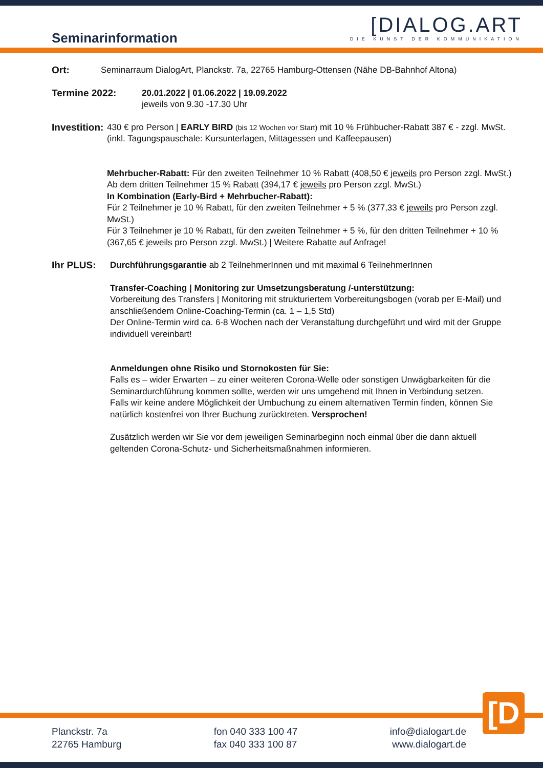Seminarinformation
[DIALOG.ART
DIE KUNST DER KOMMUNIKATION
Ort: Seminarraum DialogArt, Planckstr. 7a, 22765 Hamburg-Ottensen (Nähe DB-Bahnhof Altona)
Termine 2022: 20.01.2022 | 01.06.2022 | 19.09.2022
jeweils von 9.30 -17.30 Uhr
Investition:
430 € pro Person | EARLY BIRD (bis 12 Wochen vor Start) mit 10 % Frühbucher-Rabatt 387 € - zzgl. MwSt.
(inkl. Tagungspauschale: Kursunterlagen, Mittagessen und Kaffeepausen)
Mehrbucher-Rabatt: Für den zweiten Teilnehmer 10 % Rabatt (408,50 € jeweils pro Person zzgl. MwSt.)
Ab dem dritten Teilnehmer 15 % Rabatt (394,17 € jeweils pro Person zzgl. MwSt.)
In Kombination (Early-Bird + Mehrbucher-Rabatt):
Für 2 Teilnehmer je 10 % Rabatt, für den zweiten Teilnehmer + 5 % (377,33 € jeweils pro Person zzgl. MwSt.)
Für 3 Teilnehmer je 10 % Rabatt, für den zweiten Teilnehmer + 5 %, für den dritten Teilnehmer + 10 %
(367,65 € jeweils pro Person zzgl. MwSt.) | Weitere Rabatte auf Anfrage!
Ihr PLUS: Durchführungsgarantie ab 2 TeilnehmerInnen und mit maximal 6 TeilnehmerInnen
Transfer-Coaching | Monitoring zur Umsetzungsberatung /-unterstützung:
Vorbereitung des Transfers | Monitoring mit strukturiertem Vorbereitungsbogen (vorab per E-Mail) und anschließendem Online-Coaching-Termin (ca. 1 – 1,5 Std)
Der Online-Termin wird ca. 6-8 Wochen nach der Veranstaltung durchgeführt und wird mit der Gruppe individuell vereinbart!
Anmeldungen ohne Risiko und Stornokosten für Sie:
Falls es – wider Erwarten – zu einer weiteren Corona-Welle oder sonstigen Unwägbarkeiten für die Seminardurchführung kommen sollte, werden wir uns umgehend mit Ihnen in Verbindung setzen.
Falls wir keine andere Möglichkeit der Umbuchung zu einem alternativen Termin finden, können Sie natürlich kostenfrei von Ihrer Buchung zurücktreten. Versprochen!
Zusätzlich werden wir Sie vor dem jeweiligen Seminarbeginn noch einmal über die dann aktuell geltenden Corona-Schutz- und Sicherheitsmaßnahmen informieren.
[D
Planckstr. 7a
22765 Hamburg
fon 040 333 100 47
fax 040 333 100 87
info@dialogart.de
www.dialogart.de